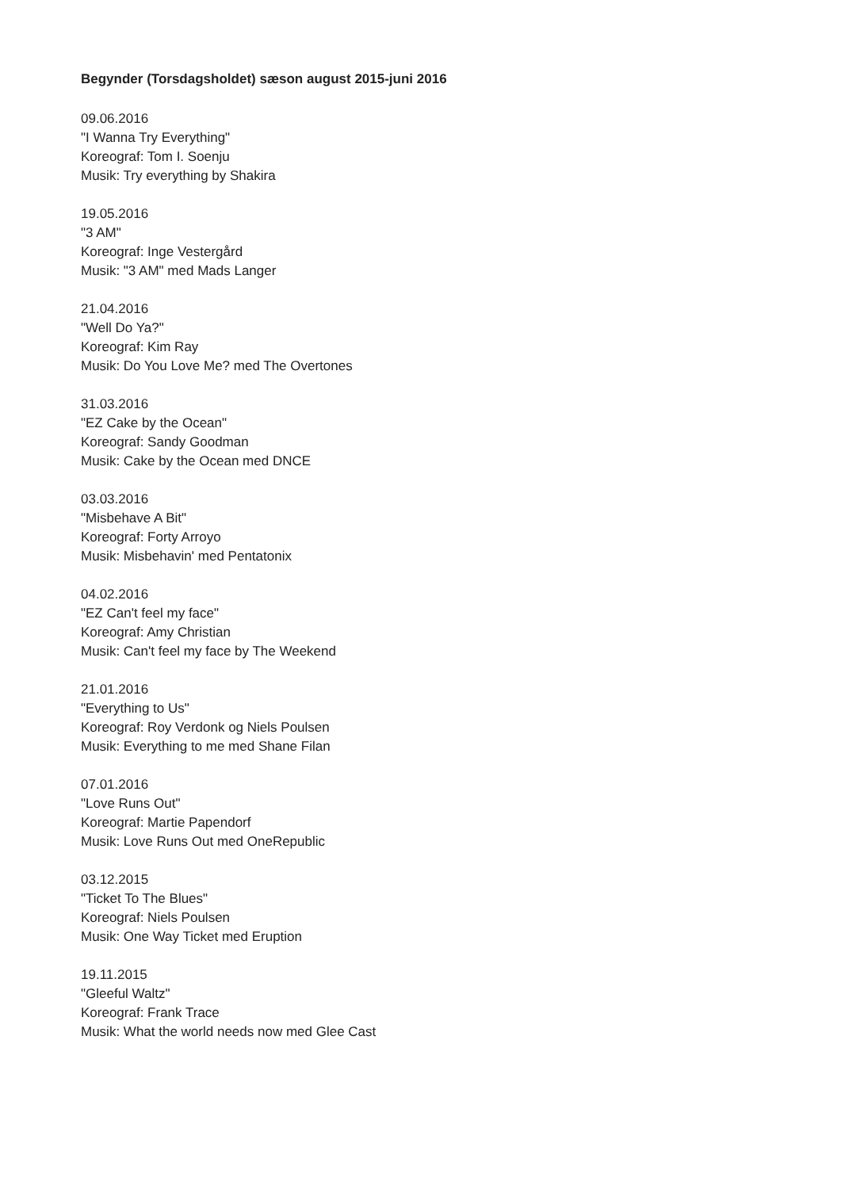Begynder (Torsdagsholdet) sæson august 2015-juni 2016
09.06.2016
"I Wanna Try Everything"
Koreograf: Tom I. Soenju
Musik: Try everything by Shakira
19.05.2016
"3 AM"
Koreograf: Inge Vestergård
Musik: "3 AM" med Mads Langer
21.04.2016
"Well Do Ya?"
Koreograf: Kim Ray
Musik: Do You Love Me? med The Overtones
31.03.2016
"EZ Cake by the Ocean"
Koreograf: Sandy Goodman
Musik: Cake by the Ocean med DNCE
03.03.2016
"Misbehave A Bit"
Koreograf: Forty Arroyo
Musik: Misbehavin' med Pentatonix
04.02.2016
"EZ Can't feel my face"
Koreograf: Amy Christian
Musik: Can't feel my face by The Weekend
21.01.2016
"Everything to Us"
Koreograf: Roy Verdonk og Niels Poulsen
Musik: Everything to me med Shane Filan
07.01.2016
"Love Runs Out"
Koreograf: Martie Papendorf
Musik: Love Runs Out med OneRepublic
03.12.2015
"Ticket To The Blues"
Koreograf: Niels Poulsen
Musik: One Way Ticket med Eruption
19.11.2015
"Gleeful Waltz"
Koreograf: Frank Trace
Musik: What the world needs now med Glee Cast